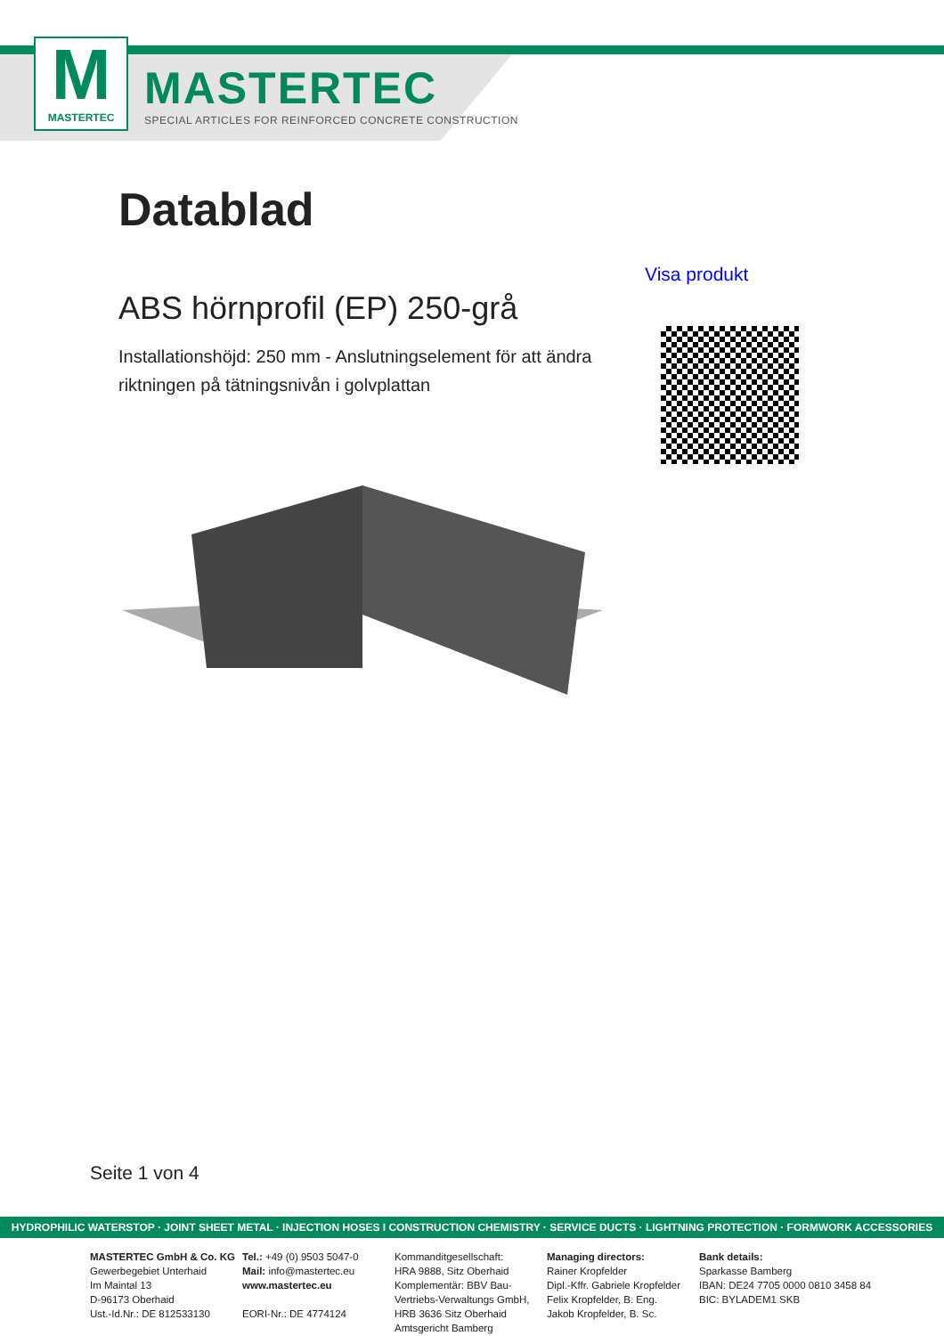M
MASTERTEC
MASTERTEC
SPECIAL ARTICLES FOR REINFORCED CONCRETE CONSTRUCTION
Datablad
Visa produkt
ABS hörnprofil (EP) 250-grå
Installationshöjd: 250 mm - Anslutningselement för att ändra riktningen på tätningsnivån i golvplattan
Seite 1 von 4
HYDROPHILIC WATERSTOP · JOINT SHEET METAL · INJECTION HOSES I CONSTRUCTION CHEMISTRY · SERVICE DUCTS · LIGHTNING PROTECTION · FORMWORK ACCESSORIES
MASTERTEC GmbH & Co. KG
Gewerbegebiet Unterhaid
Im Maintal 13
D-96173 Oberhaid
Ust.-Id.Nr.: DE 812533130
Tel.: +49 (0) 9503 5047-0
Mail: info@mastertec.eu
www.mastertec.eu
EORI-Nr.: DE 4774124
Kommanditgesellschaft:
HRA 9888, Sitz Oberhaid
Komplementär: BBV Bau-Vertriebs-Verwaltungs GmbH,
HRB 3636 Sitz Oberhaid
Amtsgericht Bamberg
Managing directors:
Rainer Kropfelder
Dipl.-Kffr. Gabriele Kropfelder
Felix Kropfelder, B. Eng.
Jakob Kropfelder, B. Sc.
Bank details:
Sparkasse Bamberg
IBAN: DE24 7705 0000 0810 3458 84
BIC: BYLADEM1 SKB